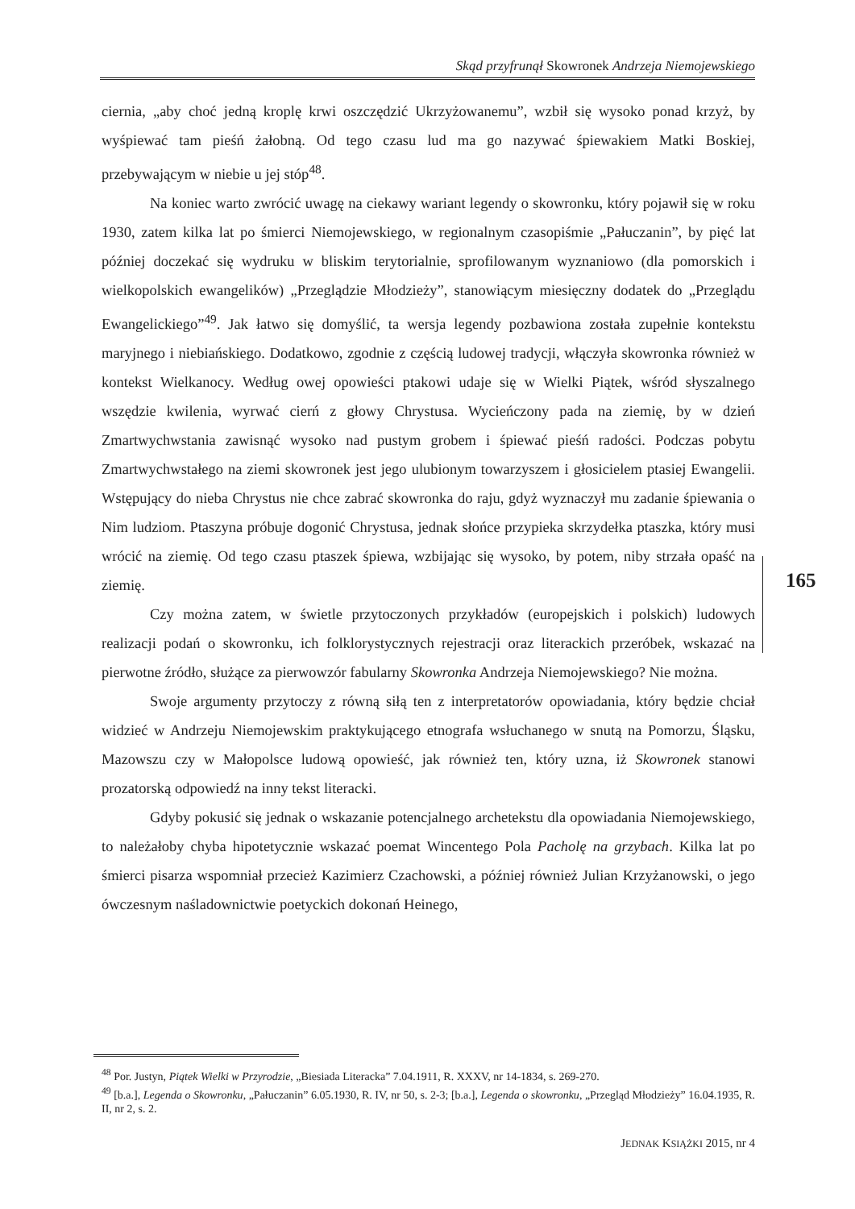Skąd przyfrunął Skowronek Andrzeja Niemojewskiego
ciernia, „aby choć jedną kroplę krwi oszczędzić Ukrzyżowanemu”, wzbił się wysoko ponad krzyż, by wyśpiewać tam pieśń żałobną. Od tego czasu lud ma go nazywać śpiewakiem Matki Boskiej, przebywającym w niebie u jej stóp<sup>48</sup>.
Na koniec warto zwrócić uwagę na ciekawy wariant legendy o skowronku, który pojawił się w roku 1930, zatem kilka lat po śmierci Niemojewskiego, w regionalnym czasopiśmie „Pałuczanin”, by pięć lat później doczekać się wydruku w bliskim terytorialnie, sprofilowanym wyznaniowo (dla pomorskich i wielkopolskich ewangelików) „Przeglądzie Młodzieży”, stanowiącym miesięczny dodatek do „Przeglądu Ewangelickiego”<sup>49</sup>. Jak łatwo się domyślić, ta wersja legendy pozbawiona została zupełnie kontekstu maryjnego i niebiańskiego. Dodatkowo, zgodnie z częścią ludowej tradycji, włączyła skowronka również w kontekst Wielkanocy. Według owej opowieści ptakowi udaje się w Wielki Piątek, wśród słyszalnego wszędzie kwilenia, wyrwać cierń z głowy Chrystusa. Wycieńczony pada na ziemię, by w dzień Zmartwychwstania zawisnąć wysoko nad pustym grobem i śpiewać pieśń radości. Podczas pobytu Zmartwychwstałego na ziemi skowronek jest jego ulubionym towarzyszem i głosicielem ptasiej Ewangelii. Wstępujący do nieba Chrystus nie chce zabrać skowronka do raju, gdyż wyznaczył mu zadanie śpiewania o Nim ludziom. Ptaszyna próbuje dogonić Chrystusa, jednak słońce przypieka skrzydełka ptaszka, który musi wrócić na ziemię. Od tego czasu ptaszek śpiewa, wzbijając się wysoko, by potem, niby strzała opaść na ziemię.
Czy można zatem, w świetle przytoczonych przykładów (europejskich i polskich) ludowych realizacji podań o skowronku, ich folklorystycznych rejestracji oraz literackich przeróbek, wskazać na pierwotne źródło, służące za pierwowzór fabularny Skowronka Andrzeja Niemojewskiego? Nie można.
Swoje argumenty przytoczy z równą siłą ten z interpretatorów opowiadania, który będzie chciał widzieć w Andrzeju Niemojewskim praktykującego etnografa wsłuchanego w snutą na Pomorzu, Śląsku, Mazowszu czy w Małopolsce ludową opowieść, jak również ten, który uzna, iż Skowronek stanowi prozatorską odpowiedź na inny tekst literacki.
Gdyby pokusić się jednak o wskazanie potencjalnego archetekstu dla opowiadania Niemojewskiego, to należałoby chyba hipotetycznie wskazać poemat Wincentego Pola Pacholę na grzybach. Kilka lat po śmierci pisarza wspomniał przecież Kazimierz Czachowski, a później również Julian Krzyżanowski, o jego ówczesnym naśladownictwie poetyckich dokonań Heinego,
165
<sup>48</sup> Por. Justyn, Piątek Wielki w Przyrodzie, „Biesiada Literacka” 7.04.1911, R. XXXV, nr 14-1834, s. 269-270.
<sup>49</sup> [b.a.], Legenda o Skowronku, „Pałuczanin” 6.05.1930, R. IV, nr 50, s. 2-3; [b.a.], Legenda o skowronku, „Przegląd Młodzieży” 16.04.1935, R. II, nr 2, s. 2.
JEDNAK KSIĄŻKI 2015, nr 4